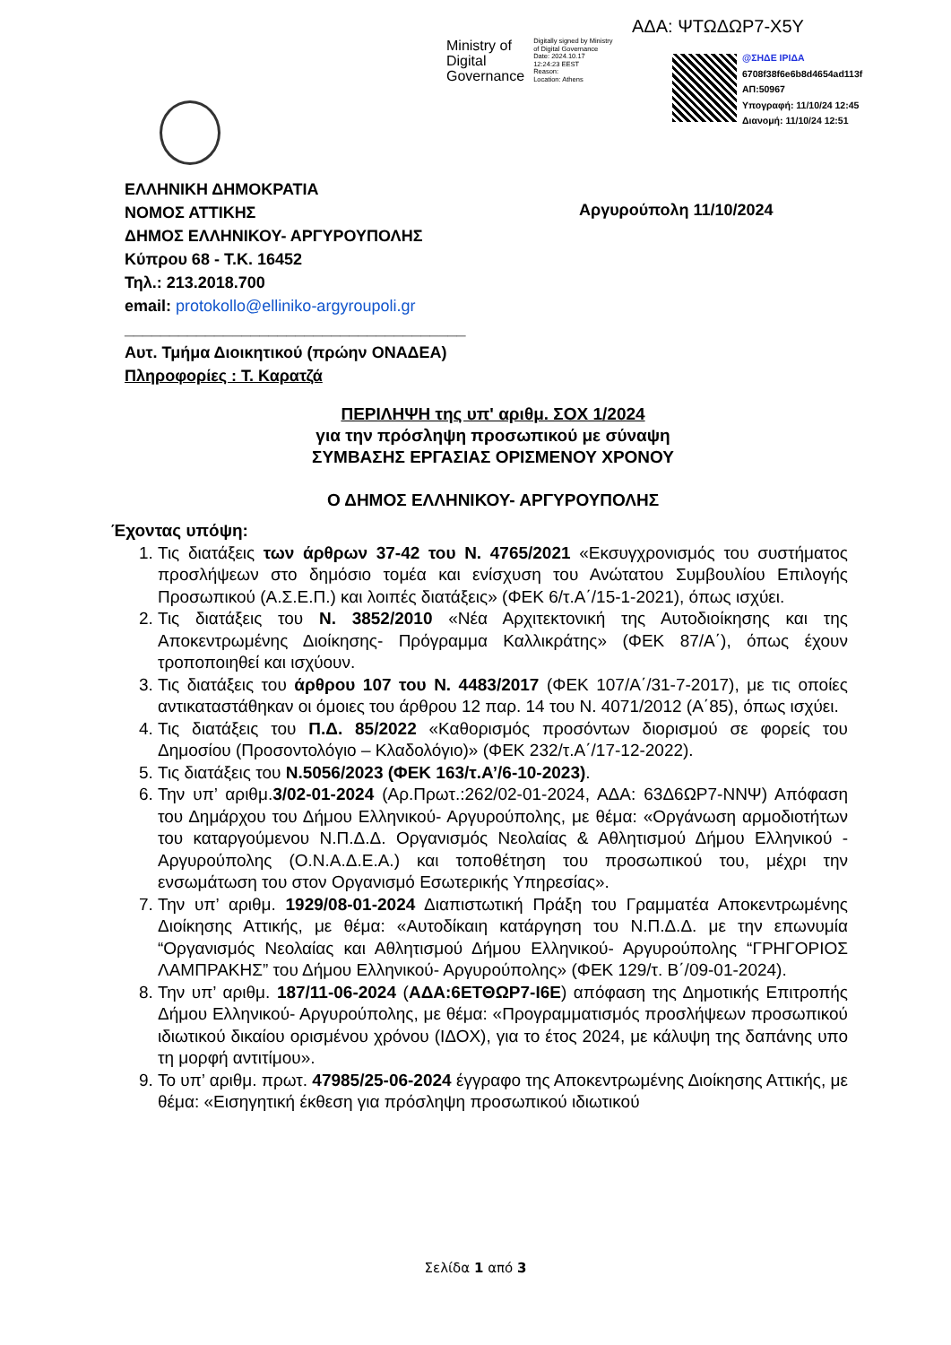ΑΔΑ: ΨΤΩΔΩΡ7-Χ5Υ
Ministry of
Digital
Governance
Digitally signed by Ministry
of Digital Governance
Date: 2024.10.17
12:24:23 EEST
Reason:
Location: Athens
@ΣΗΔΕ ΙΡΙΔΑ
6708f38f6e6b8d4654ad113f
ΑΠ:50967
Υπογραφή: 11/10/24 12:45
Διανομή: 11/10/24 12:51
ΕΛΛΗΝΙΚΗ ΔΗΜΟΚΡΑΤΙΑ
ΝΟΜΟΣ ΑΤΤΙΚΗΣ
ΔΗΜΟΣ ΕΛΛΗΝΙΚΟΥ- ΑΡΓΥΡΟΥΠΟΛΗΣ
Κύπρου 68 - Τ.Κ. 16452
Τηλ.: 213.2018.700
email: protokollo@elliniko-argyroupoli.gr
______________________________________
Αυτ. Τμήμα Διοικητικού (πρώην ΟΝΑΔΕΑ)
Πληροφορίες : Τ. Καρατζά
Αργυρούπολη 11/10/2024
ΠΕΡΙΛΗΨΗ της υπ' αριθμ. ΣΟΧ 1/2024
για την πρόσληψη προσωπικού με σύναψη
ΣΥΜΒΑΣΗΣ ΕΡΓΑΣΙΑΣ ΟΡΙΣΜΕΝΟΥ ΧΡΟΝΟΥ
Ο ΔΗΜΟΣ ΕΛΛΗΝΙΚΟΥ- ΑΡΓΥΡΟΥΠΟΛΗΣ
Έχοντας υπόψη:
1. Τις διατάξεις των άρθρων 37-42 του Ν. 4765/2021 «Εκσυγχρονισμός του συστήματος προσλήψεων στο δημόσιο τομέα και ενίσχυση του Ανώτατου Συμβουλίου Επιλογής Προσωπικού (Α.Σ.Ε.Π.) και λοιπές διατάξεις» (ΦΕΚ 6/τ.Α΄/15-1-2021), όπως ισχύει.
2. Τις διατάξεις του Ν. 3852/2010 «Νέα Αρχιτεκτονική της Αυτοδιοίκησης και της Αποκεντρωμένης Διοίκησης- Πρόγραμμα Καλλικράτης» (ΦΕΚ 87/Α΄), όπως έχουν τροποποιηθεί και ισχύουν.
3. Τις διατάξεις του άρθρου 107 του Ν. 4483/2017 (ΦΕΚ 107/Α΄/31-7-2017), με τις οποίες αντικαταστάθηκαν οι όμοιες του άρθρου 12 παρ. 14 του Ν. 4071/2012 (Α΄85), όπως ισχύει.
4. Τις διατάξεις του Π.Δ. 85/2022 «Καθορισμός προσόντων διορισμού σε φορείς του Δημοσίου (Προσοντολόγιο – Κλαδολόγιο)» (ΦΕΚ 232/τ.Α΄/17-12-2022).
5. Τις διατάξεις του Ν.5056/2023 (ΦΕΚ 163/τ.Α’/6-10-2023).
6. Την υπ’ αριθμ.3/02-01-2024 (Αρ.Πρωτ.:262/02-01-2024, ΑΔΑ: 63Δ6ΩΡ7-ΝΝΨ) Απόφαση του Δημάρχου του Δήμου Ελληνικού- Αργυρούπολης, με θέμα: «Οργάνωση αρμοδιοτήτων του καταργούμενου Ν.Π.Δ.Δ. Οργανισμός Νεολαίας & Αθλητισμού Δήμου Ελληνικού - Αργυρούπολης (Ο.Ν.Α.Δ.Ε.Α.) και τοποθέτηση του προσωπικού του, μέχρι την ενσωμάτωση του στον Οργανισμό Εσωτερικής Υπηρεσίας».
7. Την υπ’ αριθμ. 1929/08-01-2024 Διαπιστωτική Πράξη του Γραμματέα Αποκεντρωμένης Διοίκησης Αττικής, με θέμα: «Αυτοδίκαιη κατάργηση του Ν.Π.Δ.Δ. με την επωνυμία “Οργανισμός Νεολαίας και Αθλητισμού Δήμου Ελληνικού- Αργυρούπολης “ΓΡΗΓΟΡΙΟΣ ΛΑΜΠΡΑΚΗΣ” του Δήμου Ελληνικού- Αργυρούπολης» (ΦΕΚ 129/τ. Β΄/09-01-2024).
8. Την υπ’ αριθμ. 187/11-06-2024 (ΑΔΑ:6ΕΤΘΩΡ7-Ι6Ε) απόφαση της Δημοτικής Επιτροπής Δήμου Ελληνικού- Αργυρούπολης, με θέμα: «Προγραμματισμός προσλήψεων προσωπικού ιδιωτικού δικαίου ορισμένου χρόνου (ΙΔΟΧ), για το έτος 2024, με κάλυψη της δαπάνης υπο τη μορφή αντιτίμου».
9. Το υπ’ αριθμ. πρωτ. 47985/25-06-2024 έγγραφο της Αποκεντρωμένης Διοίκησης Αττικής, με θέμα: «Εισηγητική έκθεση για πρόσληψη προσωπικού ιδιωτικού
Σελίδα 1 από 3